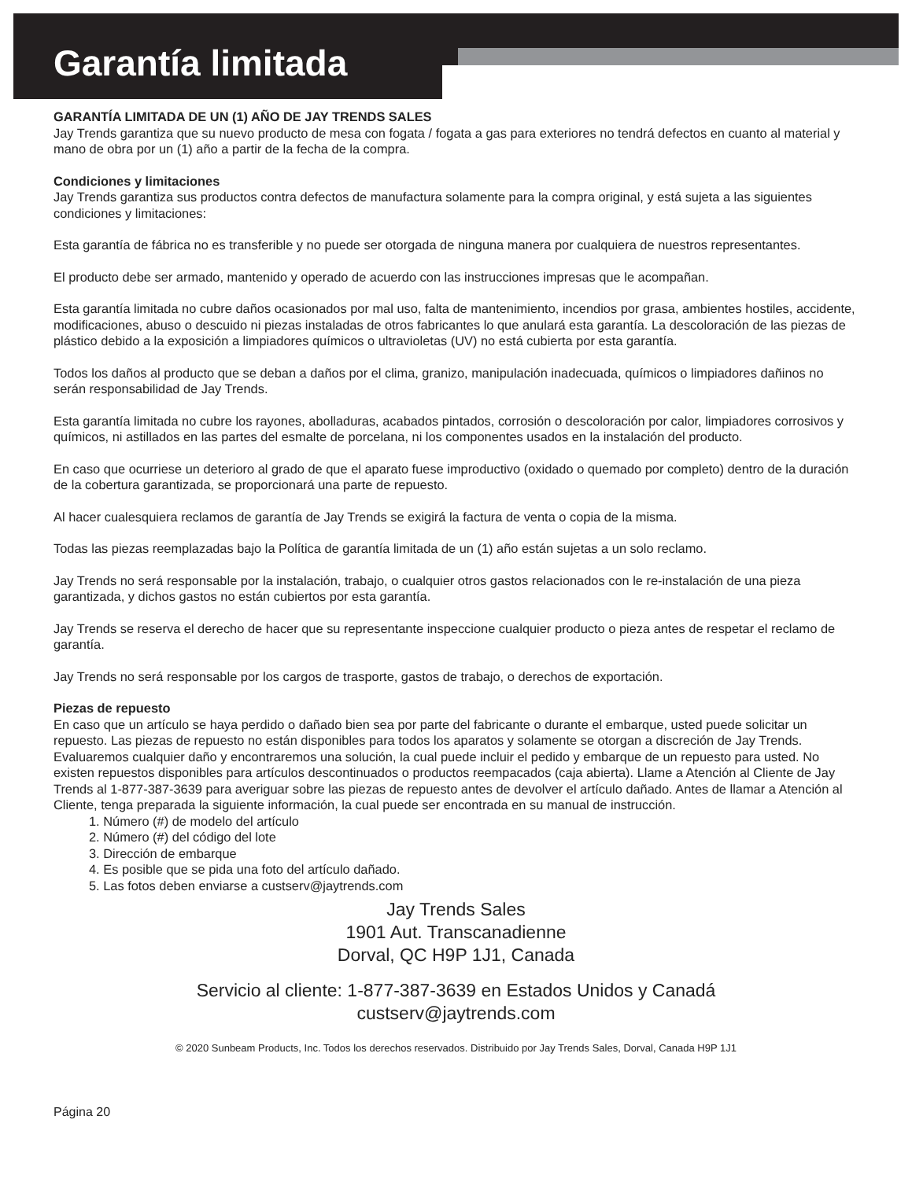Garantía limitada
GARANTÍA LIMITADA DE UN (1) AÑO DE JAY TRENDS SALES
Jay Trends garantiza que su nuevo producto de mesa con fogata / fogata a gas para exteriores no tendrá defectos en cuanto al material y mano de obra por un (1) año a partir de la fecha de la compra.
Condiciones y limitaciones
Jay Trends garantiza sus productos contra defectos de manufactura solamente para la compra original, y está sujeta a las siguientes condiciones y limitaciones:
Esta garantía de fábrica no es transferible y no puede ser otorgada de ninguna manera por cualquiera de nuestros representantes.
El producto debe ser armado, mantenido y operado de acuerdo con las instrucciones impresas que le acompañan.
Esta garantía limitada no cubre daños ocasionados por mal uso, falta de mantenimiento, incendios por grasa, ambientes hostiles, accidente, modificaciones, abuso o descuido ni piezas instaladas de otros fabricantes lo que anulará esta garantía. La descoloración de las piezas de plástico debido a la exposición a limpiadores químicos o ultravioletas (UV) no está cubierta por esta garantía.
Todos los daños al producto que se deban a daños por el clima, granizo, manipulación inadecuada, químicos o limpiadores dañinos no serán responsabilidad de Jay Trends.
Esta garantía limitada no cubre los rayones, abolladuras, acabados pintados, corrosión o descoloración por calor, limpiadores corrosivos y químicos, ni astillados en las partes del esmalte de porcelana, ni los componentes usados en la instalación del producto.
En caso que ocurriese un deterioro al grado de que el aparato fuese improductivo (oxidado o quemado por completo) dentro de la duración de la cobertura garantizada, se proporcionará una parte de repuesto.
Al hacer cualesquiera reclamos de garantía de Jay Trends se exigirá la factura de venta o copia de la misma.
Todas las piezas reemplazadas bajo la Política de garantía limitada de un (1) año están sujetas a un solo reclamo.
Jay Trends no será responsable por la instalación, trabajo, o cualquier otros gastos relacionados con le re-instalación de una pieza garantizada, y dichos gastos no están cubiertos por esta garantía.
Jay Trends se reserva el derecho de hacer que su representante inspeccione cualquier producto o pieza antes de respetar el reclamo de garantía.
Jay Trends no será responsable por los cargos de trasporte, gastos de trabajo, o derechos de exportación.
Piezas de repuesto
En caso que un artículo se haya perdido o dañado bien sea por parte del fabricante o durante el embarque, usted puede solicitar un repuesto. Las piezas de repuesto no están disponibles para todos los aparatos y solamente se otorgan a discreción de Jay Trends. Evaluaremos cualquier daño y encontraremos una solución, la cual puede incluir el pedido y embarque de un repuesto para usted. No existen repuestos disponibles para artículos descontinuados o productos reempacados (caja abierta). Llame a Atención al Cliente de Jay Trends al 1-877-387-3639 para averiguar sobre las piezas de repuesto antes de devolver el artículo dañado. Antes de llamar a Atención al Cliente, tenga preparada la siguiente información, la cual puede ser encontrada en su manual de instrucción.
1. Número (#) de modelo del artículo
2. Número (#) del código del lote
3. Dirección de embarque
4. Es posible que se pida una foto del artículo dañado.
5. Las fotos deben enviarse a custserv@jaytrends.com
Jay Trends Sales
1901 Aut. Transcanadienne
Dorval, QC H9P 1J1, Canada
Servicio al cliente: 1-877-387-3639 en Estados Unidos y Canadá
custserv@jaytrends.com
© 2020 Sunbeam Products, Inc. Todos los derechos reservados. Distribuido por Jay Trends Sales, Dorval, Canada H9P 1J1
Página 20